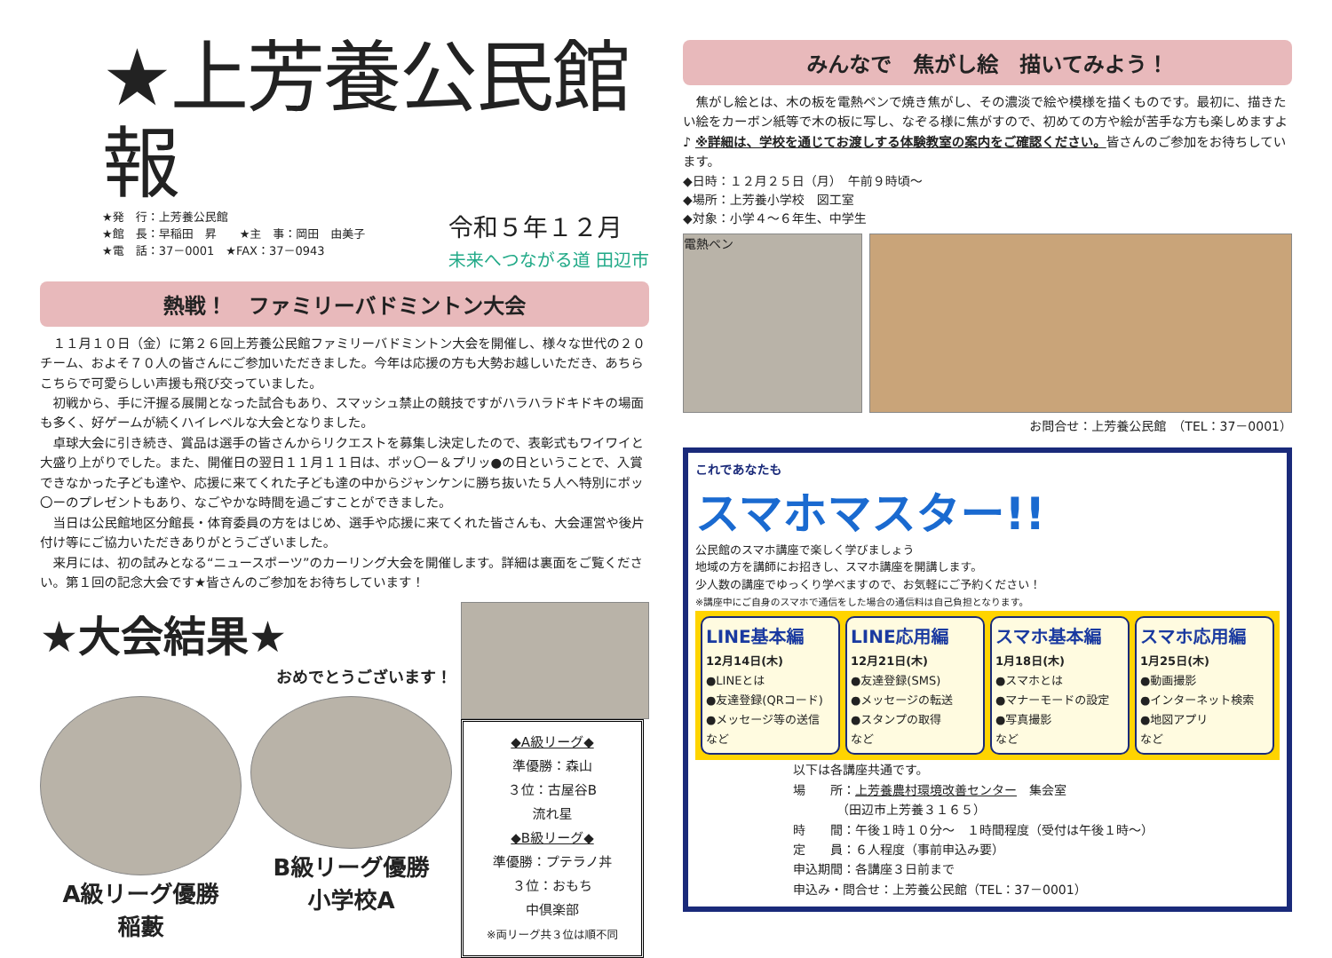★上芳養公民館報
★発　行：上芳養公民館
★館　長：早稲田　昇　　★主　事：岡田　由美子
★電　話：37－0001　★FAX：37－0943
令和５年１２月
未来へつながる道 田辺市
熱戦！　ファミリーバドミントン大会
１１月１０日（金）に第２６回上芳養公民館ファミリーバドミントン大会を開催し、様々な世代の２０チーム、およそ７０人の皆さんにご参加いただきました。今年は応援の方も大勢お越しいただき、あちらこちらで可愛らしい声援も飛び交っていました。
初戦から、手に汗握る展開となった試合もあり、スマッシュ禁止の競技ですがハラハラドキドキの場面も多く、好ゲームが続くハイレベルな大会となりました。
卓球大会に引き続き、賞品は選手の皆さんからリクエストを募集し決定したので、表彰式もワイワイと大盛り上がりでした。また、開催日の翌日１１月１１日は、ポッ〇ー＆プリッ●の日ということで、入賞できなかった子ども達や、応援に来てくれた子ども達の中からジャンケンに勝ち抜いた５人へ特別にポッ〇ーのプレゼントもあり、なごやかな時間を過ごすことができました。
当日は公民館地区分館長・体育委員の方をはじめ、選手や応援に来てくれた皆さんも、大会運営や後片付け等にご協力いただきありがとうございました。
来月には、初の試みとなる“ニュースポーツ”のカーリング大会を開催します。詳細は裏面をご覧ください。第１回の記念大会です★皆さんのご参加をお待ちしています！
★大会結果★
おめでとうございます！
A級リーグ優勝
稲藪
B級リーグ優勝
小学校A
◆A級リーグ◆
準優勝：森山
３位：古屋谷B
流れ星
◆B級リーグ◆
準優勝：プテラノ丼
３位：おもち
中倶楽部
※両リーグ共３位は順不同
みんなで　焦がし絵　描いてみよう！
焦がし絵とは、木の板を電熱ペンで焼き焦がし、その濃淡で絵や模様を描くものです。最初に、描きたい絵をカーボン紙等で木の板に写し、なぞる様に焦がすので、初めての方や絵が苦手な方も楽しめますよ♪ ※詳細は、学校を通じてお渡しする体験教室の案内をご確認ください。皆さんのご参加をお待ちしています。
◆日時：１２月２５日（月）　午前９時頃～
◆場所：上芳養小学校　図工室
◆対象：小学４～６年生、中学生
電熱ペン
お問合せ：上芳養公民館　（TEL：37－0001）
これであなたも
スマホマスター!!
公民館のスマホ講座で楽しく学びましょう
地域の方を講師にお招きし、スマホ講座を開講します。
少人数の講座でゆっくり学べますので、お気軽にご予約ください！
※講座中にご自身のスマホで通信をした場合の通信料は自己負担となります。
LINE基本編
12月14日(木)
●LINEとは
●友達登録(QRコード)
●メッセージ等の送信
など
LINE応用編
12月21日(木)
●友達登録(SMS)
●メッセージの転送
●スタンプの取得
など
スマホ基本編
1月18日(木)
●スマホとは
●マナーモードの設定
●写真撮影
など
スマホ応用編
1月25日(木)
●動画撮影
●インターネット検索
●地図アプリ
など
以下は各講座共通です。
場　　所：上芳養農村環境改善センター　集会室
　　　　（田辺市上芳養３１６５）
時　　間：午後１時１０分～　１時間程度（受付は午後１時～）
定　　員：６人程度（事前申込み要）
申込期間：各講座３日前まで
申込み・問合せ：上芳養公民館（TEL：37－0001）